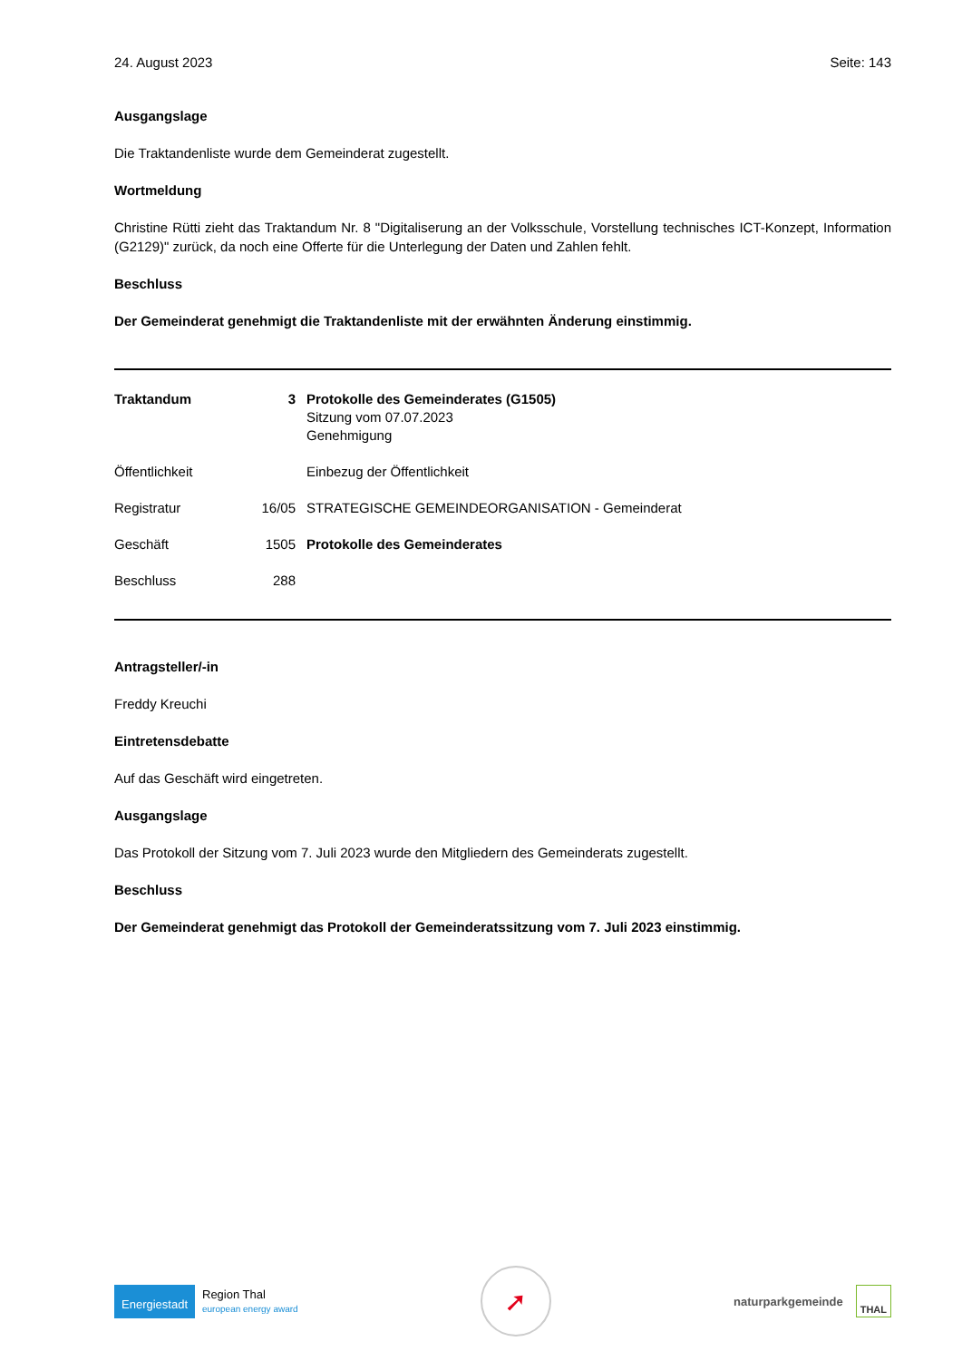24. August 2023 Seite: 143
Ausgangslage
Die Traktandenliste wurde dem Gemeinderat zugestellt.
Wortmeldung
Christine Rütti zieht das Traktandum Nr. 8 "Digitaliserung an der Volksschule, Vorstellung technisches ICT-Konzept, Information (G2129)" zurück, da noch eine Offerte für die Unterlegung der Daten und Zahlen fehlt.
Beschluss
Der Gemeinderat genehmigt die Traktandenliste mit der erwähnten Änderung einstimmig.
| Traktandum | 3 | Protokolle des Gemeinderates (G1505) Sitzung vom 07.07.2023 Genehmigung |
| Öffentlichkeit | | Einbezug der Öffentlichkeit |
| Registratur | 16/05 | STRATEGISCHE GEMEINDEORGANISATION - Gemeinderat |
| Geschäft | 1505 | Protokolle des Gemeinderates |
| Beschluss | 288 | |
Antragsteller/-in
Freddy Kreuchi
Eintretensdebatte
Auf das Geschäft wird eingetreten.
Ausgangslage
Das Protokoll der Sitzung vom 7. Juli 2023 wurde den Mitgliedern des Gemeinderats zugestellt.
Beschluss
Der Gemeinderat genehmigt das Protokoll der Gemeinderatssitzung vom 7. Juli 2023 einstimmig.
Energiestadt Region Thal
european energy award
➚
naturparkgemeinde THAL